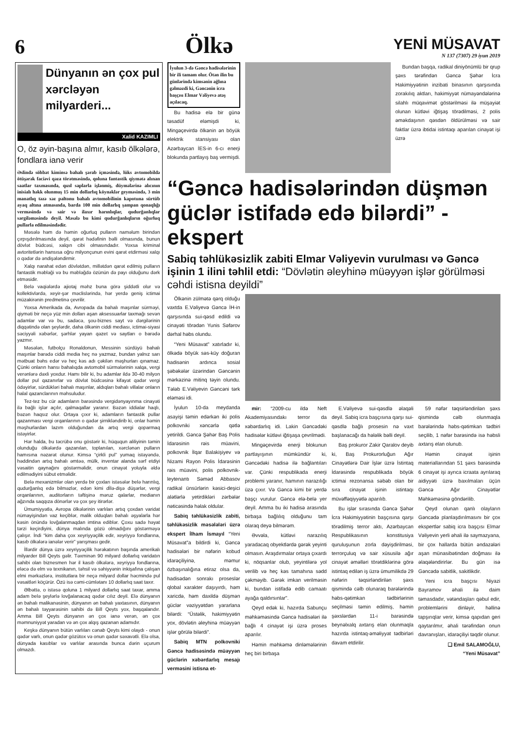6
Ölkə
YENİ MÜSAVAT
N 137 (7307) 29 iyun 2019
Dünyanın ən çox pul xərcləyən milyarderi...
Xalid KAZIMLI
O, öz əyin-başına almır, kasıb ölkələrə, fondlara ianə verir
Əslində söhbət kiminsə bahalı şərab içməsində, lüks avtomobildə ötüşərək faciəvi qəza törətməsində, qoluna fantastik qiymətə alınan saatlar taxmasında, qızıl saplarla işlənmiş, düymələrinə alıcının inisialı həkk olunmuş 15 min dollarlıq köynəklər geyməsində, 3 min manatlıq təzə xəz paltonu bahalı avtomobilinin kapotuna sürtüb ayaq altına atmasında, barda 100 min dollarlıq şampan qonaqlığı verməsində və sair və ilaxır harınlıqlar, qudurğanlıqlar sərgiləməsində deyil. Məsələ bu kimi qudurğanlıqların oğurluq pullarla edilməsindədir.
Məsələ həm də həmin oğurluq pulların naməlum birindən çırpışdırılmasında deyil, qarət hədəfinin bəlli olmasında, bunun dövlət büdcəsi, xalqın cibi olmasındadır. Yoxsa kriminal avtoritetlərin hansısa oğru milyonçunun evini qarət etdirməsi xalqı o qədər də əndişələndirmir.
Xalqı narahat edən dövlətdən, millətdən qarət edilmiş pulların fantastik məbləği və bu məbləğdə özünün də payı olduğunu dərk etməsidir.
Belə vaqiələrdə ajiotaj məhz buna görə şiddətli olur və kollektivlərdə, xeyir-şər məclislərində, hər yerdə geniş ictimai müzakirənin predmetinə çevrilir.
Yoxsa Amerikada da, Avropada da bahalı maşınlar sürməyi, qiyməti bir neçə yüz min dolları aşan aksessuarlar taxmağı sevən adamlar var və bu, sadəcə, şou-biznes sayt və dərgilərinin diqqətində olan şeylərdir, daha ölkənin ciddi mediası, ictimai-siyasi səciyyəli xəbərlər, şərhlər yayan qəzet və saytları o barədə yazmır.
Məsələn, futbolçu Ronaldonun, Messinin sürdüyü bahalı maşınlar barədə ciddi media heç nə yazmaz, bundan yalnız sarı mətbuat bəhs edər və heç kəs adı çəkilən məşhurları qınamaz. Çünki onların hansı bahalıqda avtomobil sürmələrinin xalqa, vergi verənlərə dəxli yoxdur. Hamı bilir ki, bu adamlar ildə 30-40 milyon dollar pul qazanırlar və dövlət büdcəsinə kifayət qədər vergi ödəyirlər, sürdükləri bahalı maşınlar, aldıqları bahalı villalar onların halal qazanclarının məhsuludur.
Tez-tez bu cür adamların barəsində vergidənyayınma cinayəti ilə bağlı işlər açılır, qalmaqallar yaranır. Bəzən iddialar haqlı, bəzən haqsız olur. Ortaya çıxır ki, adamların fantastik pullar qazanması vergi orqanlarının o qədər şirniklən­dirib ki, onlar həmin məşhurlardan lazım olduğundan da artıq vergi qoparmaq istəyirlər.
Hər halda, bu təcrübə onu göstərir ki, hüququn aliliyinin təmin olunduğu ölkələrdə qazanılan, toplanılan, xərclənən pulların hamısına nəzarət olunur. Kimsə “çirkli pul” yumaq istəyəndə, həddindən artıq bahalı əmtəə, mülk, inventar alanda sərf etdiyi vəsaitin qaynağını göstərməlidir, onun cinayət yoluyla əldə edilmədiyini sübut etməlidir.
Belə mexanizmlər olan yerdə bir çoxları istəsələr belə harınlıq, qudurğanlıq edə bilməzlər, edən kimi dİlə-dişə düşərlər, vergi orqanlarının, auditorların təftişinə məruz qalarlar, medianın ağzında saqqıza dönərlər və çox şey itirərlər.
Ümumiyyətlə, Avropa ölkələrinin varlıları artıq çoxdan varidat nümayişindən vaz keçiblər, malik olduqları bahalı əşyalarla hər kəsin önündə lovğalanmaqdan imtina ediblər. Çoxu sadə həyat tərzi keçirdiyini, dünya malında gözü olmadığını göstərməyə çalışır. İndi “kim daha çox xeyriyyəçilik edir, xeyriyyə fondlarına, kasıb ölkələrə ianələr verir” yarışması gedir.
İllərdir dünya üzrə xeyriyyəçilik hərəkatının başında amerikalı milyarder Bill Qeyts gəlir. Təxminən 90 milyard dollarlıq varidatın sahibi olan biznesmen hər il kasıb ölkələrə, xeyriyyə fondlarına, eləcə də elm və texnikanın, təhsil və səhiyyənin inkişafına çalışan elmi mərkəzlərə, institutlara bir neçə milyard dollar həcmində pul vəsaitləri köçürür. Özü isə cəmi-cümlətanı 10 dollarlıq saat taxır.
Əlbəttə, o istəsə qoluna 1 milyard dollarlıq saat taxar, amma adam belə şeylərlə lovğalanacaq qədər cılız deyil. Elə dünyanın ən bahalı malikanəsinin, dünyanın ən bahalı yaxtasının, dünyanın ən bahalı təyyarəsinin sahibi də Bill Qeyts yox, başqalarıdır. Amma Bill Qeyts dünyanın ən çox ianə verən, ən çox məmnuniyyət yaradan və ən çox alqış qazanan adamıdır.
Keşkə dünyanın bütün varlıları cənab Qeyts kimi olaydı - onun qədər varlı, onun qədər gözütox və onun qədər səxavətli. Elə olsa, dünyada kasıblar və varlılar arasında bunca dərin uçurum olmazdı.
İyulun 3-də Gəncə hadisələrinin bir ili tamam olur. Ötən ilin bu günlərində kimsənin ağlına gəlməzdi ki, Gəncənin icra başçısı Elmar Vəliyevə atəş açılacaq.
Bu hadisə elə bir günə təsadüf eləmişdi ki, Mingəçevirdə ölkənin ən böyük elektrik stansiyası olan Azərbaycan İES-in 6-cı enerji blokunda partlayış baş vermişdi.
Bundan başqa, radikal diniyönümlü bir qrup şəxs tərəfindən Gəncə Şəhər İcra Hakimiyyətinin inzibati binasının qarşısında zorakılıq aktları, hakimiyyət nümayəndələrinə silahlı müqavimət göstərilməsi ilə müşayiət olunan kütləvi iğtişaş törədilməsi, 2 polis əməkdaşının qəsdən öldürülməsi və sair faktlar üzrə ibtidai istintaqı aparılan cinayət işi üzrə
“Gəncə hadisələrindən düşmən güclər istifadə edə bilərdi” - ekspert
Sabiq təhlükəsizlik zabiti Elmar Vəliyevin vurulması və Gəncə işinin 1 ilini təhlil etdi: “Dövlətin əleyhinə müəyyən işlər görülməsi cəhdi istisna deyildi”
Ölkənin zülmətə qərq olduğu vaxtda E.Vəliyevə Gəncə İH-in qarşısında sui-qəsd edildi və cinayəti törədən Yunis Səfərov dərhal həbs olundu.
“Yeni Müsavat” xatırladır ki, ölkədə böyük səs-küy doğuran hadisənin ardınca sosial şəbəkələr üzərindən Gəncənin mərkəzinə mitinq təyin olundu. Tələb E.Vəliyevin Gəncəni tərk eləməsi idi.
İyulun 10-da meydanda asayişi təmin edərkən iki polis polkovniki xəncərlə qətlə yetirildi. Gəncə Şəhər Baş Polis İdarəsinin rəis müavini, polkovnik İlqar Balakişiyev və Nizami Rayon Polis İdarəsinin rəis müavini, polis polkovnik-leytenantı Səməd Abbasov radikal ünsürlərin kəsici-deşici alətlərlə yetirdikləri zərbələr nəticəsində həlak oldular.
Sabiq təhlükəsizlik zabiti, təhlükəsizlik məsələləri üzrə ekspert İlham İsmayıl “Yeni Müsavat”a bildirdi ki, Gəncə hadisələri bir nəfərin kobud idarəçiliyinə, məmur özbaşınalığına etiraz olsa da, hadisədən sonrakı proseslər qlobal xarakter daşıyırdı, həm xaricdə, həm daxildə düşmən güclər vəziyyətdən yararlana bilərdi: “Üstəlik, hakimiyyətin yox, dövlətin əleyhinə müəyyən işlər görülə bilərdi”.
Sabiq MTN polkovniki Gəncə hadisəsində müəyyən güclərin xəbərdarlıq mesajı verməsini istisna et-
mir: “2009-cu ildə Neft Akademiyasındakı terror da xəbərdarlıq idi. Lakin Gəncədəki hadisələr kütləvi iğtişaşa çevrilmədi.
Mingəçevirdə enerji blokunun partlayışının mümkündür ki, Gəncədəki hadisə ilə bağlantıları var. Çünki respublikada enerji problemi yaranır, hamının narazılığı üzə çıxır. Və Gəncə kimi bir yerdə başçı vurulur. Gəncə elə-belə yer deyil. Amma bu iki hadisə arasında birbaşa bağlılıq olduğunu tam olaraq deyə bilmərəm.
Əvvəla, kütləvi narazılıq yaradacaq obyektlərdə gərək yeyinti olmasın. Araşdırmalar ortaya çıxardı ki, nöqsanlar olub, yeyintilərə yol verilib və heç kəs tamahına sədd çəkməyib. Gərək imkan verilməsin ki, bundan istifadə edib camaatı ayağa qaldırsınlar".
Qeyd edək ki, hazırda Sabunçu məhkəməsində Gəncə hadisələri ilə bağlı 4 cinayət işi üzrə proses aparılır.
Həmin məhkəmə dinləmələrinin heç biri birbaşa
E.Vəliyevə sui-qəsdlə əlaqəli deyil. Sabiq icra başçısına qarşı sui-qəsdlə bağlı prosesin nə vaxt başlanacağı da hələlik bəlli deyil.
Baş prokuror Zakir Qaralov deyib ki, Baş Prokurorluğun Ağır Cinayətlərə Dair İşlər üzrə İstintaq İdarəsində respublikada böyük ictimai rezonansa səbəb olan bir sıra cinayət işinin istintaqı müvəffəqiyyətlə aparılıb.
Bu işlər sırasında Gəncə Şəhər İcra Hakimiyyətinin başçısına qarşı törədilmiş terror aktı, Azərbaycan Respublikasının konstitusiya quruluşunun zorla dəyişdirilməsi, terrorçuluq və sair xüsusilə ağır cinayət əməlləri törətdiklərinə görə istintaq edilən iş üzrə ümumilikdə 29 nəfərin təqsirləndirilən şəxs qismində cəlb olunaraq barələrində həbs-qətimkan tədbirlərinin seçilməsi təmin edilmiş, həmin şəxslərdən 11-i barəsində beynəlxalq axtarış elan olunmaqla hazırda istintaq-əməliyyat tədbirləri davam etdirilir.
59 nəfər təqsirləndirilən şəxs qismində cəlb olunmaqla barələrində həbs-qətimkan tədbiri seçilib, 1 nəfər barəsində isə həbsli axtarış elan olunub.
Həmin cinayət işinin materiallarından 51 şəxs barəsində 6 cinayət işi ayrıca icraata ayrılaraq aidiyyəti üzrə baxılmaları üçün Gəncə Ağır Cinayətlər Məhkəməsinə göndərilib.
Qeyd olunan qanlı olayların Gəncədə planlaşdırılmasını bir çox ekspertlər sabiq icra başçısı Elmar Vəliyevin yerli əhali ilə saymazyana, bir çox hallarda bütün əndazələri aşan münasibətindən doğması ilə əlaqələndirirlər. Bu gün isə Gəncədə sabitlik, sakitlikdir.
Yeni icra başçısı Niyazi Bayramov əhali ilə daim təmasdadır, vətəndaşları qəbul edir, problemlərini dinləyir, həllinə tapşırıqlar verir, kimsə qapıdan geri qaytarılmır, əhali tərəfindən onun davranışları, idarəçiliyi təqdir olunur.
❑ Emil SALAMOĞLU,
“Yeni Müsavat”